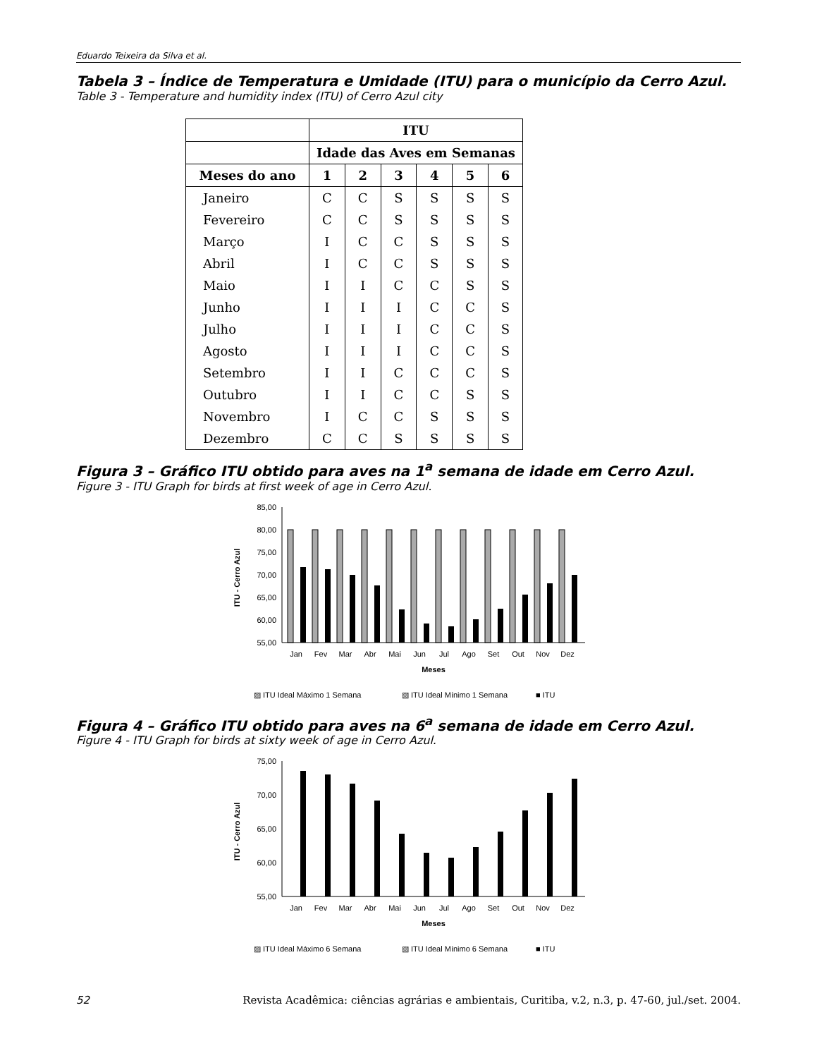Eduardo Teixeira da Silva et al.
Tabela 3 – Índice de Temperatura e Umidade (ITU) para o município da Cerro Azul.
Table 3 - Temperature and humidity index (ITU) of Cerro Azul city
| | ITU | | | | | |
| --- | --- | --- | --- | --- | --- | --- |
| | Idade das Aves em Semanas | | | | | |
| Meses do ano | 1 | 2 | 3 | 4 | 5 | 6 |
| Janeiro | C | C | S | S | S | S |
| Fevereiro | C | C | S | S | S | S |
| Março | I | C | C | S | S | S |
| Abril | I | C | C | S | S | S |
| Maio | I | I | C | C | S | S |
| Junho | I | I | I | C | C | S |
| Julho | I | I | I | C | C | S |
| Agosto | I | I | I | C | C | S |
| Setembro | I | I | C | C | C | S |
| Outubro | I | I | C | C | S | S |
| Novembro | I | C | C | S | S | S |
| Dezembro | C | C | S | S | S | S |
Figura 3 – Gráfico ITU obtido para aves na 1<sup>a</sup> semana de idade em Cerro Azul.
Figure 3 - ITU Graph for birds at first week of age in Cerro Azul.
85,00
80,00
75,00
70,00
65,00
60,00
55,00
Jan
Fev
Mar
Abr
Mai
Jun
Jul
Ago
Set
Out
Nov
Dez
Meses
ITU - Cerro Azul
▨ ITU Ideal Máximo 1 Semana
▧ ITU Ideal Mínimo 1 Semana
■ ITU
Figura 4 – Gráfico ITU obtido para aves na 6<sup>a</sup> semana de idade em Cerro Azul.
Figure 4 - ITU Graph for birds at sixty week of age in Cerro Azul.
75,00
70,00
65,00
60,00
55,00
Jan
Fev
Mar
Abr
Mai
Jun
Jul
Ago
Set
Out
Nov
Dez
Meses
ITU - Cerro Azul
▨ ITU Ideal Máximo 6 Semana
▧ ITU Ideal Mínimo 6 Semana
■ ITU
52 Revista Acadêmica: ciências agrárias e ambientais, Curitiba, v.2, n.3, p. 47-60, jul./set. 2004.